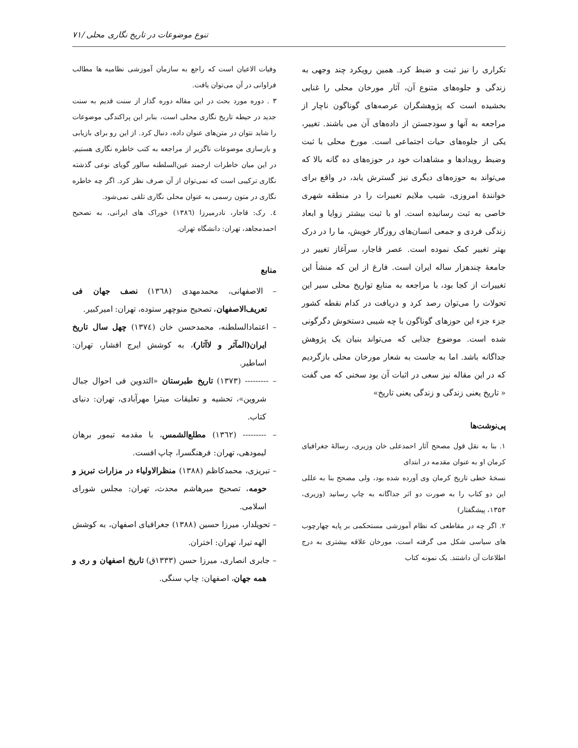تنوع موضوعات در تاریخ نگاری محلی /۷۱
تکراری را نیز ثبت و ضبط کرد. همین رویکرد چند وجهی به زندگی و جلوه‌های متنوع آن، آثار مورخان محلی را غنایی بخشیده است که پژوهشگران عرصه‌های گوناگون ناچار از مراجعه به آنها و سودجستن از داده‌های آن می باشند. تغییر، یکی از جلوه‌های حیات اجتماعی است. مورخ محلی با ثبت وضبط رویدادها و مشاهدات خود در حوزه‌های ده گانه بالا که می‌تواند به حوزه‌های دیگری نیز گسترش یابد، در واقع برای خوانندهٔ امروزی، شیب ملایم تغییرات را در منطقه شهری خاصی به ثبت رسانیده است. او با ثبت بیشتر زوایا و ابعاد زندگی فردی و جمعی انسان‌های روزگار خویش، ما را در درک بهتر تغییر کمک نموده است. عصر قاجار، سرآغاز تغییر در جامعهٔ چندهزار ساله ایران است. فارغ از این که منشأ این تغییرات از کجا بود، با مراجعه به منابع تواریخ محلی سیر این تحولات را می‌توان رصد کرد و دریافت در کدام نقطه کشور جزء جزء این حوزهای گوناگون با چه شیبی دستخوش دگرگونی شده است. موضوع جذابی که می‌تواند بنیان یک پژوهش جداگانه باشد. اما به جاست به شعار مورخان محلی بازگردیم که در این مقاله نیز سعی در اثبات آن بود سخنی که می گفت « تاریخ یعنی زندگی و زندگی یعنی تاریخ»
پی‌نوشت‌ها
۱. بنا به نقل قول مصحح آثار احمدعلی خان وزیری، رسالهٔ جغرافیای کرمان او به عنوان مقدمه در ابتدای
نسخهٔ خطی تاریخ کرمان وی آورده شده بود، ولی مصحح بنا به عللی این دو کتاب را به صورت دو اثر جداگانه به چاپ رسانید (وزیری، ۱۳۵۳، پیشگفتار)
۲. اگر چه در مقاطعی که نظام آموزشی مستحکمی بر پایه چهارچوب های سیاسی شکل می گرفته است، مورخان علاقه بیشتری به درج اطلاعات آن داشتند. یک نمونه کتاب
وفیات الاعیان است که راجع به سازمان آموزشی نظامیه ها مطالب فراوانی در آن می‌توان یافت.
۳ . دوره مورد بحث در این مقاله دوره گذار از سنت قدیم به سنت جدید در حیطه تاریخ نگاری محلی است، بنابر این پراکندگی موضوعات را شاید نتوان در متن‌های عنوان داده، دنبال کرد. از این رو برای بازیابی و بازسازی موضوعات ناگزیر از مراجعه به کتب خاطره نگاری هستیم. در این میان خاطرات ارجمند عین‌السلطنه سالور گویای نوعی گذشته نگاری ترکیبی است که نمی‌توان از آن صرف نظر کرد. اگر چه خاطره نگاری در متون رسمی به عنوان محلی نگاری تلقی نمی‌شود.
٤. رک: قاجار، نادرمیرزا (۱۳۸٦) خوراک های ایرانی، به تصحیح احمدمجاهد، تهران: دانشگاه تهران.
منابع
– الاصفهانی، محمدمهدی (۱۳٦۸) نصف جهان فی تعریف‌الاصفهان، تصحیح منوچهر ستوده، تهران: امیرکبیر.
– اعتمادالسلطنه، محمدحسن خان (۱۳۷٤) چهل سال تاریخ ایران(المآثر و لاآثار)، به کوشش ایرج افشار، تهران: اساطیر.
– --------- (۱۳۷۳) تاریخ طبرستان «التدوین فی احوال جبال شروین»، تحشیه و تعلیقات میترا مهرآبادی، تهران: دنیای کتاب.
– --------- (۱۳٦۲) مطلع‌الشمس، با مقدمه تیمور برهان لیمودهی، تهران: فرهنگسرا، چاپ افست.
– تبریزی، محمدکاظم (۱۳۸۸) منظرالاولیاء در مزارات تبریز و حومه، تصحیح میرهاشم محدث، تهران: مجلس شورای اسلامی.
– تحویلدار، میرزا حسین (۱۳۸۸) جغرافیای اصفهان، به کوشش الهه تیرا، تهران: اختران.
– جابری انصاری، میرزا حسن (۱۳۳۳ق) تاریخ اصفهان و ری و همه جهان، اصفهان: چاپ سنگی.